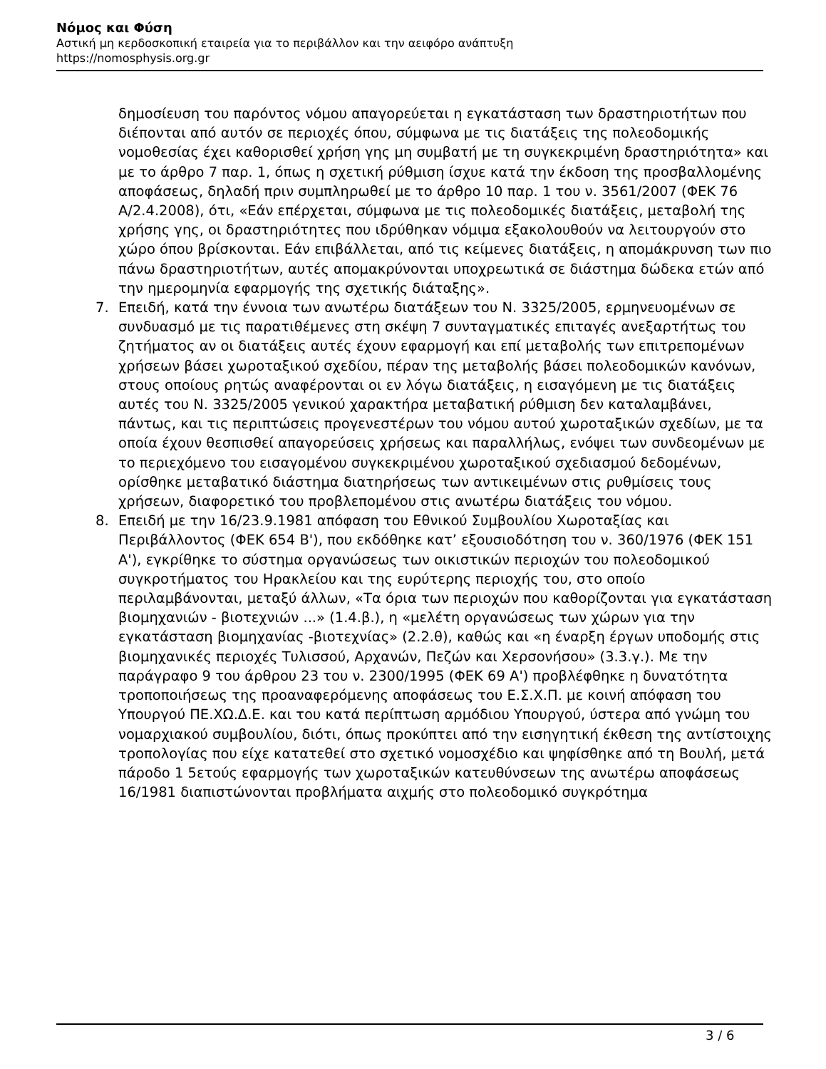Νόμος και Φύση
Αστική μη κερδοσκοπική εταιρεία για το περιβάλλον και την αειφόρο ανάπτυξη
https://nomosphysis.org.gr
δημοσίευση του παρόντος νόμου απαγορεύεται η εγκατάσταση των δραστηριοτήτων που διέπονται από αυτόν σε περιοχές όπου, σύμφωνα με τις διατάξεις της πολεοδομικής νομοθεσίας έχει καθορισθεί χρήση γης μη συμβατή με τη συγκεκριμένη δραστηριότητα» και με το άρθρο 7 παρ. 1, όπως η σχετική ρύθμιση ίσχυε κατά την έκδοση της προσβαλλομένης αποφάσεως, δηλαδή πριν συμπληρωθεί με το άρθρο 10 παρ. 1 του ν. 3561/2007 (ΦΕΚ 76 Α/2.4.2008), ότι, «Εάν επέρχεται, σύμφωνα με τις πολεοδομικές διατάξεις, μεταβολή της χρήσης γης, οι δραστηριότητες που ιδρύθηκαν νόμιμα εξακολουθούν να λειτουργούν στο χώρο όπου βρίσκονται. Εάν επιβάλλεται, από τις κείμενες διατάξεις, η απομάκρυνση των πιο πάνω δραστηριοτήτων, αυτές απομακρύνονται υποχρεωτικά σε διάστημα δώδεκα ετών από την ημερομηνία εφαρμογής της σχετικής διάταξης».
7. Επειδή, κατά την έννοια των ανωτέρω διατάξεων του Ν. 3325/2005, ερμηνευομένων σε συνδυασμό με τις παρατιθέμενες στη σκέψη 7 συνταγματικές επιταγές ανεξαρτήτως του ζητήματος αν οι διατάξεις αυτές έχουν εφαρμογή και επί μεταβολής των επιτρεπομένων χρήσεων βάσει χωροταξικού σχεδίου, πέραν της μεταβολής βάσει πολεοδομικών κανόνων, στους οποίους ρητώς αναφέρονται οι εν λόγω διατάξεις, η εισαγόμενη με τις διατάξεις αυτές του Ν. 3325/2005 γενικού χαρακτήρα μεταβατική ρύθμιση δεν καταλαμβάνει, πάντως, και τις περιπτώσεις προγενεστέρων του νόμου αυτού χωροταξικών σχεδίων, με τα οποία έχουν θεσπισθεί απαγορεύσεις χρήσεως και παραλλήλως, ενόψει των συνδεομένων με το περιεχόμενο του εισαγομένου συγκεκριμένου χωροταξικού σχεδιασμού δεδομένων, ορίσθηκε μεταβατικό διάστημα διατηρήσεως των αντικειμένων στις ρυθμίσεις τους χρήσεων, διαφορετικό του προβλεπομένου στις ανωτέρω διατάξεις του νόμου.
8. Επειδή με την 16/23.9.1981 απόφαση του Εθνικού Συμβουλίου Χωροταξίας και Περιβάλλοντος (ΦΕΚ 654 Β'), που εκδόθηκε κατ’ εξουσιοδότηση του ν. 360/1976 (ΦΕΚ 151 Α'), εγκρίθηκε το σύστημα οργανώσεως των οικιστικών περιοχών του πολεοδομικού συγκροτήματος του Ηρακλείου και της ευρύτερης περιοχής του, στο οποίο περιλαμβάνονται, μεταξύ άλλων, «Τα όρια των περιοχών που καθορίζονται για εγκατάσταση βιομηχανιών - βιοτεχνιών ...» (1.4.β.), η «μελέτη οργανώσεως των χώρων για την εγκατάσταση βιομηχανίας -βιοτεχνίας» (2.2.θ), καθώς και «η έναρξη έργων υποδομής στις βιομηχανικές περιοχές Τυλισσού, Αρχανών, Πεζών και Χερσονήσου» (3.3.γ.). Με την παράγραφο 9 του άρθρου 23 του ν. 2300/1995 (ΦΕΚ 69 Α') προβλέφθηκε η δυνατότητα τροποποιήσεως της προαναφερόμενης αποφάσεως του Ε.Σ.Χ.Π. με κοινή απόφαση του Υπουργού ΠΕ.ΧΩ.Δ.Ε. και του κατά περίπτωση αρμόδιου Υπουργού, ύστερα από γνώμη του νομαρχιακού συμβουλίου, διότι, όπως προκύπτει από την εισηγητική έκθεση της αντίστοιχης τροπολογίας που είχε κατατεθεί στο σχετικό νομοσχέδιο και ψηφίσθηκε από τη Βουλή, μετά πάροδο 1 5ετούς εφαρμογής των χωροταξικών κατευθύνσεων της ανωτέρω αποφάσεως 16/1981 διαπιστώνονται προβλήματα αιχμής στο πολεοδομικό συγκρότημα
3 / 6